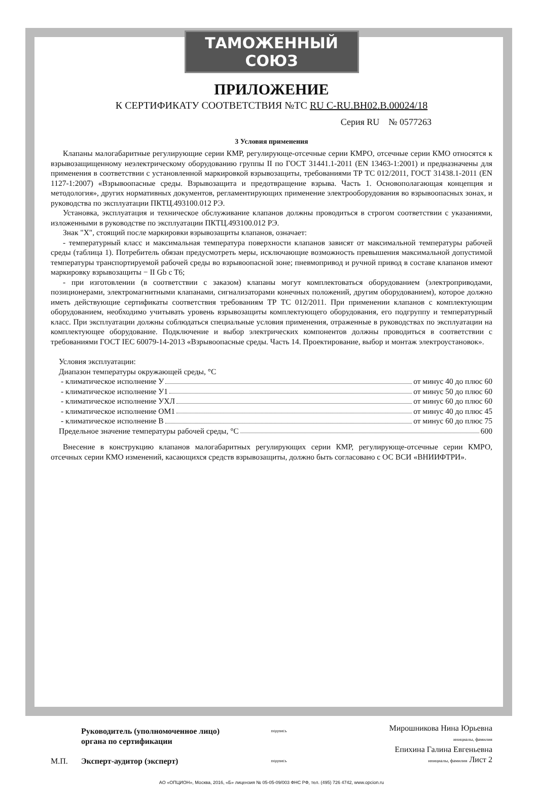ТАМОЖЕННЫЙ СОЮЗ
ПРИЛОЖЕНИЕ
К СЕРТИФИКАТУ СООТВЕТСТВИЯ №ТС RU C-RU.BH02.B.00024/18
Серия RU № 0577263
3 Условия применения
Клапаны малогабаритные регулирующие серии КМР, регулирующе-отсечные серии КМРО, отсечные серии КМО относятся к взрывозащищенному неэлектрическому оборудованию группы II по ГОСТ 31441.1-2011 (EN 13463-1:2001) и предназначены для применения в соответствии с установленной маркировкой взрывозащиты, требованиями ТР ТС 012/2011, ГОСТ 31438.1-2011 (EN 1127-1:2007) «Взрывоопасные среды. Взрывозащита и предотвращение взрыва. Часть 1. Основополагающая концепция и методология», других нормативных документов, регламентирующих применение электрооборудования во взрывоопасных зонах, и руководства по эксплуатации ПКТЦ.493100.012 РЭ.
Установка, эксплуатация и техническое обслуживание клапанов должны проводиться в строгом соответствии с указаниями, изложенными в руководстве по эксплуатации ПКТЦ.493100.012 РЭ.
Знак "X", стоящий после маркировки взрывозащиты клапанов, означает:
- температурный класс и максимальная температура поверхности клапанов зависят от максимальной температуры рабочей среды (таблица 1). Потребитель обязан предусмотреть меры, исключающие возможность превышения максимальной допустимой температуры транспортируемой рабочей среды во взрывоопасной зоне; пневмопривод и ручной привод в составе клапанов имеют маркировку взрывозащиты − II Gb c T6;
- при изготовлении (в соответствии с заказом) клапаны могут комплектоваться оборудованием (электроприводами, позиционерами, электромагнитными клапанами, сигнализаторами конечных положений, другим оборудованием), которое должно иметь действующие сертификаты соответствия требованиям ТР ТС 012/2011. При применении клапанов с комплектующим оборудованием, необходимо учитывать уровень взрывозащиты комплектующего оборудования, его подгруппу и температурный класс. При эксплуатации должны соблюдаться специальные условия применения, отраженные в руководствах по эксплуатации на комплектующее оборудование. Подключение и выбор электрических компонентов должны проводиться в соответствии с требованиями ГОСТ IEC 60079-14-2013 «Взрывоопасные среды. Часть 14. Проектирование, выбор и монтаж электроустановок».
Условия эксплуатации:
Диапазон температуры окружающей среды, °С
- климатическое исполнение У от минус 40 до плюс 60
- климатическое исполнение У1 от минус 50 до плюс 60
- климатическое исполнение УХЛ от минус 60 до плюс 60
- климатическое исполнение ОМ1 от минус 40 до плюс 45
- климатическое исполнение В от минус 60 до плюс 75
Предельное значение температуры рабочей среды, °С 600
Внесение в конструкцию клапанов малогабаритных регулирующих серии КМР, регулирующе-отсечные серии КМРО, отсечных серии КМО изменений, касающихся средств взрывозащиты, должно быть согласовано с ОС ВСИ «ВНИИФТРИ».
М.П.
Руководитель (уполномоченное лицо) органа по сертификации
Эксперт-аудитор (эксперт)
подпись
подпись
Мирошникова Нина Юрьевна
инициалы, фамилия
Епихина Галина Евгеньевна
инициалы, фамилия Лист 2
АО «ОПЦИОН», Москва, 2016, «Б» лицензия № 05-05-09/003 ФНС РФ, тел. (495) 726 4742, www.opcion.ru